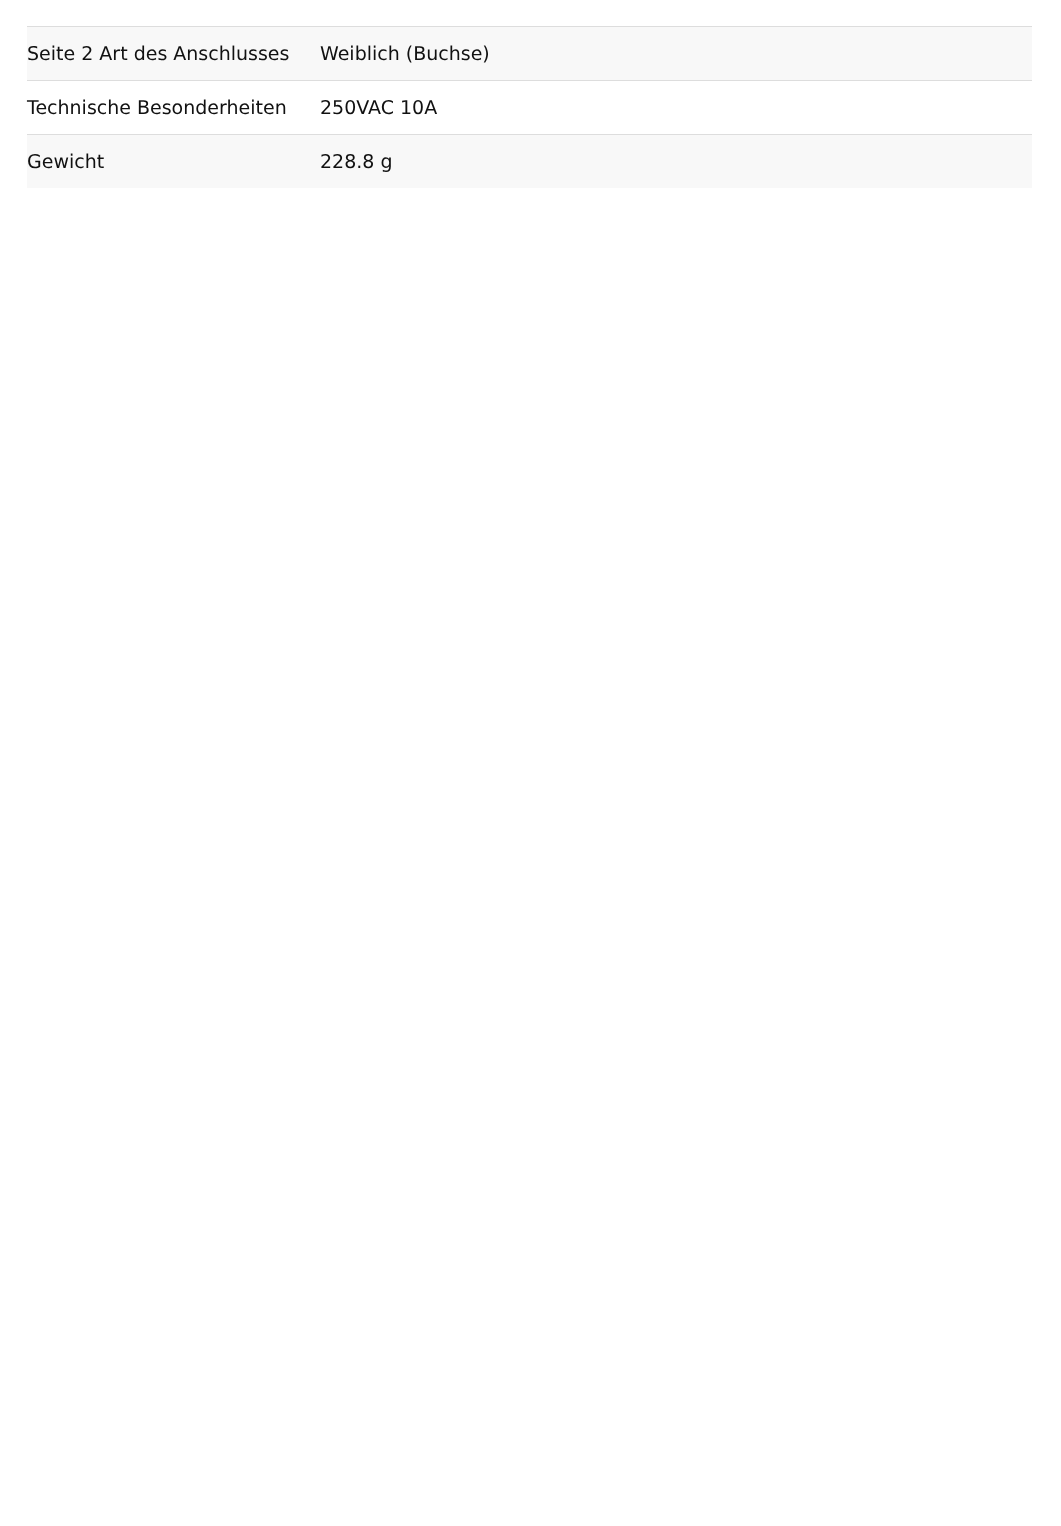| Seite 2 Art des Anschlusses | Weiblich (Buchse) |
| Technische Besonderheiten | 250VAC 10A |
| Gewicht | 228.8 g |